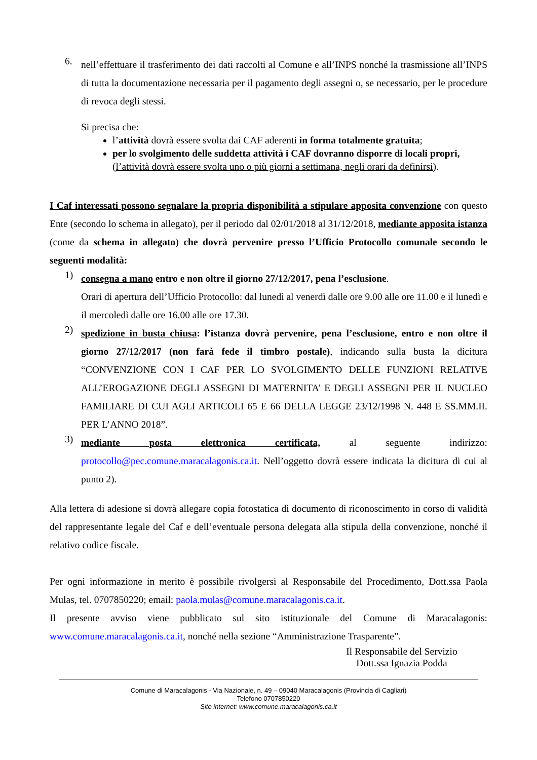6.
nell’effettuare il trasferimento dei dati raccolti al Comune e all’INPS nonché la trasmissione all’INPS di tutta la documentazione necessaria per il pagamento degli assegni o, se necessario, per le procedure di revoca degli stessi.
Si precisa che:
l’attività dovrà essere svolta dai CAF aderenti in forma totalmente gratuita;
per lo svolgimento delle suddetta attività i CAF dovranno disporre di locali propri, (l’attività dovrà essere svolta uno o più giorni a settimana, negli orari da definirsi).
I Caf interessati possono segnalare la propria disponibilità a stipulare apposita convenzione con questo Ente (secondo lo schema in allegato), per il periodo dal 02/01/2018 al 31/12/2018, mediante apposita istanza (come da schema in allegato) che dovrà pervenire presso l’Ufficio Protocollo comunale secondo le seguenti modalità:
1)
consegna a mano entro e non oltre il giorno 27/12/2017, pena l’esclusione.
Orari di apertura dell’Ufficio Protocollo: dal lunedì al venerdì dalle ore 9.00 alle ore 11.00 e il lunedì e il mercoledì dalle ore 16.00 alle ore 17.30.
2)
spedizione in busta chiusa: l’istanza dovrà pervenire, pena l’esclusione, entro e non oltre il giorno 27/12/2017 (non farà fede il timbro postale), indicando sulla busta la dicitura “CONVENZIONE CON I CAF PER LO SVOLGIMENTO DELLE FUNZIONI RELATIVE ALL’EROGAZIONE DEGLI ASSEGNI DI MATERNITA’ E DEGLI ASSEGNI PER IL NUCLEO FAMILIARE DI CUI AGLI ARTICOLI 65 E 66 DELLA LEGGE 23/12/1998 N. 448 E SS.MM.II. PER L’ANNO 2018”.
3)
mediante posta elettronica certificata, al seguente indirizzo: protocollo@pec.comune.maracalagonis.ca.it. Nell’oggetto dovrà essere indicata la dicitura di cui al punto 2).
Alla lettera di adesione si dovrà allegare copia fotostatica di documento di riconoscimento in corso di validità del rappresentante legale del Caf e dell’eventuale persona delegata alla stipula della convenzione, nonché il relativo codice fiscale.
Per ogni informazione in merito è possibile rivolgersi al Responsabile del Procedimento, Dott.ssa Paola Mulas, tel. 0707850220; email: paola.mulas@comune.maracalagonis.ca.it.
Il presente avviso viene pubblicato sul sito istituzionale del Comune di Maracalagonis: www.comune.maracalagonis.ca.it, nonché nella sezione “Amministrazione Trasparente”.
Il Responsabile del Servizio
Dott.ssa Ignazia Podda
Comune di Maracalagonis - Via Nazionale, n. 49 – 09040 Maracalagonis (Provincia di Cagliari)
Telefono 0707850220
Sito internet: www.comune.maracalagonis.ca.it